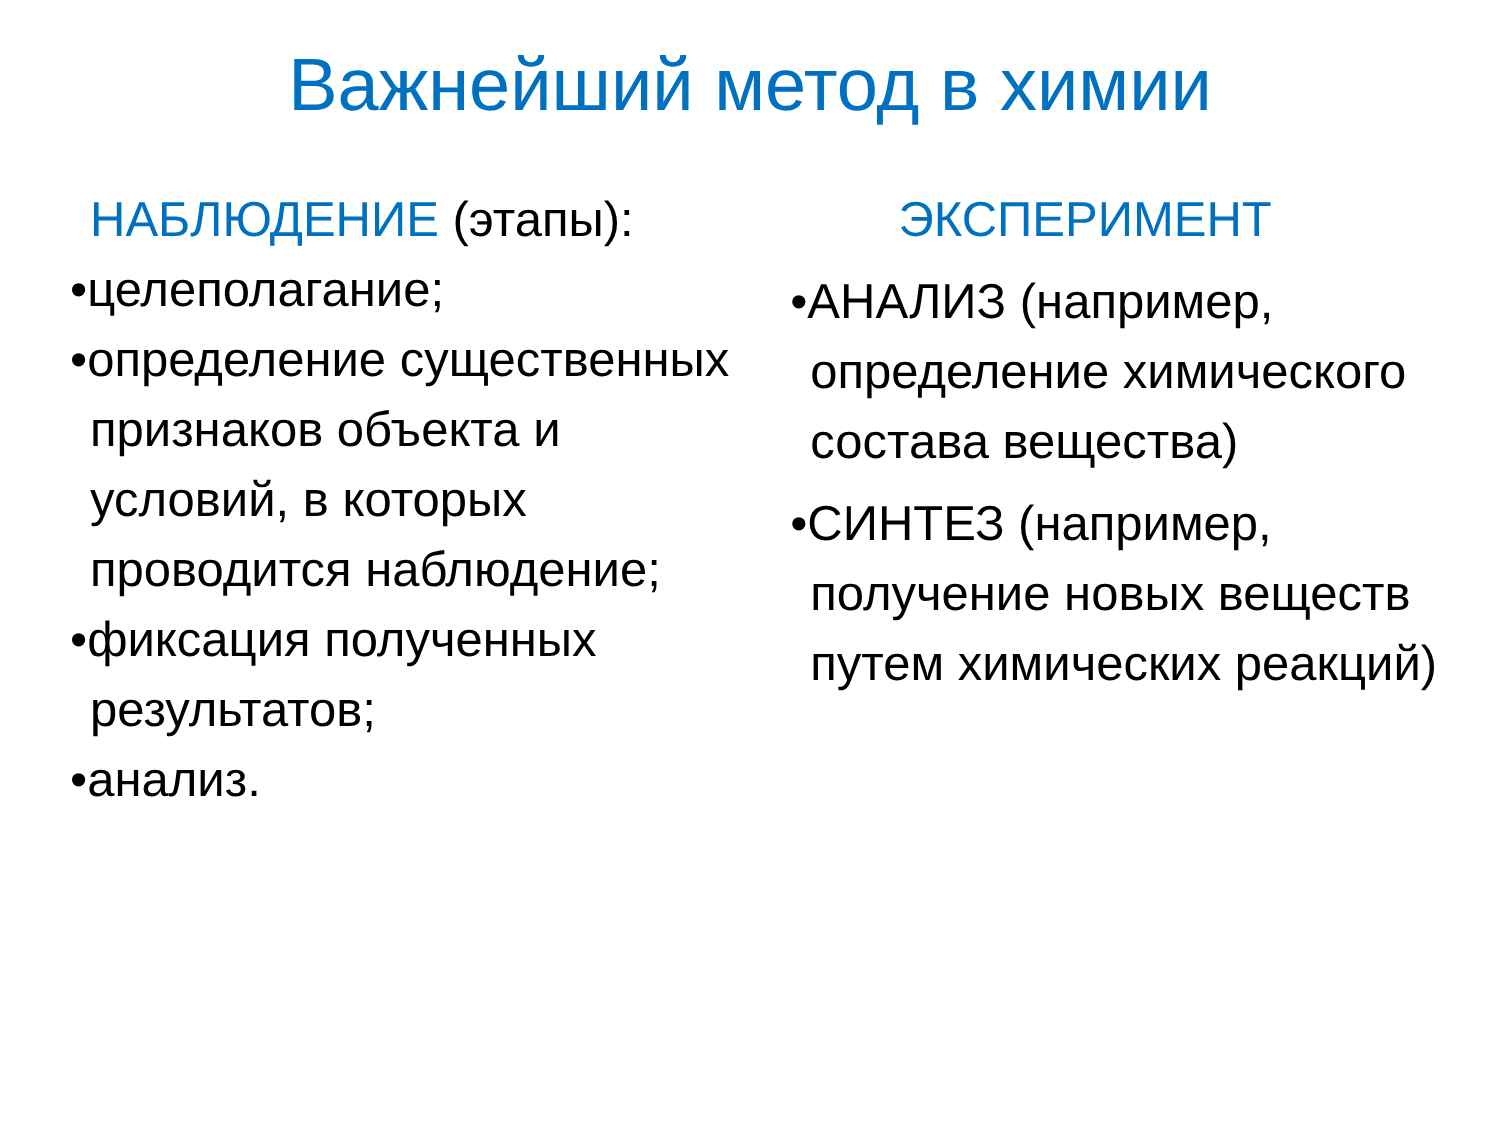Важнейший метод в химии
НАБЛЮДЕНИЕ (этапы):
•целеполагание;
•определение существенных признаков объекта и условий, в которых проводится наблюдение;
•фиксация полученных результатов;
•анализ.
ЭКСПЕРИМЕНТ
•АНАЛИЗ (например, определение химического состава вещества)
•СИНТЕЗ (например, получение новых веществ путем химических реакций)